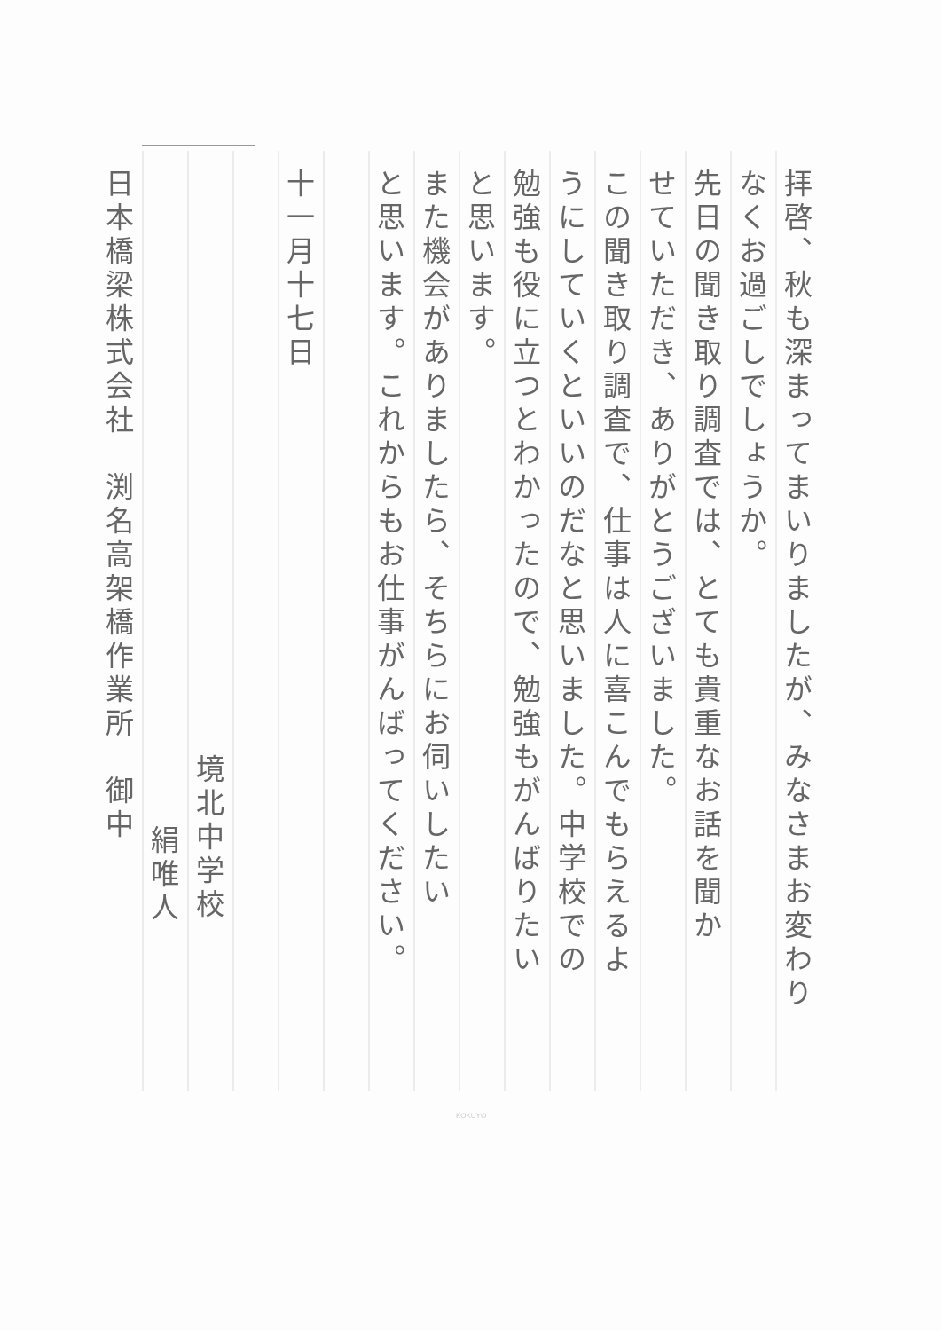拝啓、秋も深まってまいりましたが、みなさまお変わり
なくお過ごしでしょうか。
先日の聞き取り調査では、とても貴重なお話を聞か
せていただき、ありがとうございました。
この聞き取り調査で、仕事は人に喜こんでもらえるよ
うにしていくといいのだなと思いました。中学校での
勉強も役に立つとわかったので、勉強もがんばりたい
と思います。
また機会がありましたら、そちらにお伺いしたい
と思います。これからもお仕事がんばってください。
十一月十七日
境北中学校
絹唯人
日本橋梁株式会社　渕名高架橋作業所　御中
KOKUYO